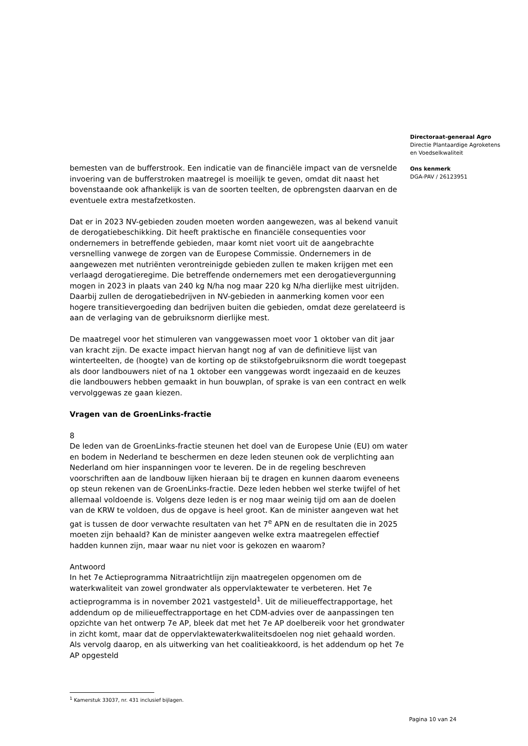Directoraat-generaal Agro
Directie Plantaardige Agroketens
en Voedselkwaliteit
Ons kenmerk
DGA-PAV / 26123951
bemesten van de bufferstrook. Een indicatie van de financiële impact van de versnelde invoering van de bufferstroken maatregel is moeilijk te geven, omdat dit naast het bovenstaande ook afhankelijk is van de soorten teelten, de opbrengsten daarvan en de eventuele extra mestafzetkosten.
Dat er in 2023 NV-gebieden zouden moeten worden aangewezen, was al bekend vanuit de derogatiebeschikking. Dit heeft praktische en financiële consequenties voor ondernemers in betreffende gebieden, maar komt niet voort uit de aangebrachte versnelling vanwege de zorgen van de Europese Commissie. Ondernemers in de aangewezen met nutriënten verontreinigde gebieden zullen te maken krijgen met een verlaagd derogatieregime. Die betreffende ondernemers met een derogatievergunning mogen in 2023 in plaats van 240 kg N/ha nog maar 220 kg N/ha dierlijke mest uitrijden. Daarbij zullen de derogatiebedrijven in NV-gebieden in aanmerking komen voor een hogere transitievergoeding dan bedrijven buiten die gebieden, omdat deze gerelateerd is aan de verlaging van de gebruiksnorm dierlijke mest.
De maatregel voor het stimuleren van vanggewassen moet voor 1 oktober van dit jaar van kracht zijn. De exacte impact hiervan hangt nog af van de definitieve lijst van winterteelten, de (hoogte) van de korting op de stikstofgebruiksnorm die wordt toegepast als door landbouwers niet of na 1 oktober een vanggewas wordt ingezaaid en de keuzes die landbouwers hebben gemaakt in hun bouwplan, of sprake is van een contract en welk vervolggewas ze gaan kiezen.
Vragen van de GroenLinks-fractie
8
De leden van de GroenLinks-fractie steunen het doel van de Europese Unie (EU) om water en bodem in Nederland te beschermen en deze leden steunen ook de verplichting aan Nederland om hier inspanningen voor te leveren. De in de regeling beschreven voorschriften aan de landbouw lijken hieraan bij te dragen en kunnen daarom eveneens op steun rekenen van de GroenLinks-fractie. Deze leden hebben wel sterke twijfel of het allemaal voldoende is. Volgens deze leden is er nog maar weinig tijd om aan de doelen van de KRW te voldoen, dus de opgave is heel groot. Kan de minister aangeven wat het gat is tussen de door verwachte resultaten van het 7<sup>e</sup> APN en de resultaten die in 2025 moeten zijn behaald? Kan de minister aangeven welke extra maatregelen effectief hadden kunnen zijn, maar waar nu niet voor is gekozen en waarom?
Antwoord
In het 7e Actieprogramma Nitraatrichtlijn zijn maatregelen opgenomen om de waterkwaliteit van zowel grondwater als oppervlaktewater te verbeteren. Het 7e actieprogramma is in november 2021 vastgesteld<sup>1</sup>. Uit de milieueffectrapportage, het addendum op de milieueffectrapportage en het CDM-advies over de aanpassingen ten opzichte van het ontwerp 7e AP, bleek dat met het 7e AP doelbereik voor het grondwater in zicht komt, maar dat de oppervlaktewaterkwaliteitsdoelen nog niet gehaald worden. Als vervolg daarop, en als uitwerking van het coalitieakkoord, is het addendum op het 7e AP opgesteld
<sup>1</sup> Kamerstuk 33037, nr. 431 inclusief bijlagen.
Pagina 10 van 24